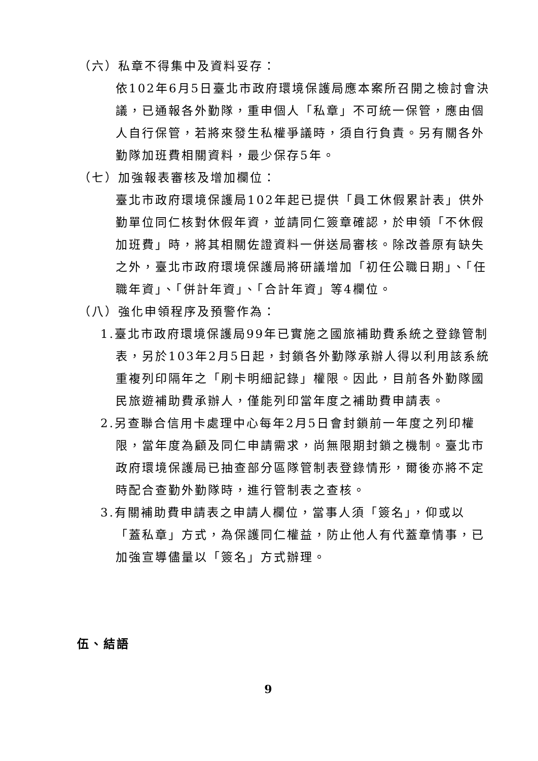（六）私章不得集中及資料妥存：
依102年6月5日臺北市政府環境保護局應本案所召開之檢討會決議，已通報各外勤隊，重申個人「私章」不可統一保管，應由個人自行保管，若將來發生私權爭議時，須自行負責。另有關各外勤隊加班費相關資料，最少保存5年。
（七）加強報表審核及增加欄位：
臺北市政府環境保護局102年起已提供「員工休假累計表」供外勤單位同仁核對休假年資，並請同仁簽章確認，於申領「不休假加班費」時，將其相關佐證資料一併送局審核。除改善原有缺失之外，臺北市政府環境保護局將研議增加「初任公職日期」、「任職年資」、「併計年資」、「合計年資」等4欄位。
（八）強化申領程序及預警作為：
1.臺北市政府環境保護局99年已實施之國旅補助費系統之登錄管制表，另於103年2月5日起，封鎖各外勤隊承辦人得以利用該系統重複列印隔年之「刷卡明細記錄」權限。因此，目前各外勤隊國民旅遊補助費承辦人，僅能列印當年度之補助費申請表。
2.另查聯合信用卡處理中心每年2月5日會封鎖前一年度之列印權限，當年度為顧及同仁申請需求，尚無限期封鎖之機制。臺北市政府環境保護局已抽查部分區隊管制表登錄情形，爾後亦將不定時配合查勤外勤隊時，進行管制表之查核。
3.有關補助費申請表之申請人欄位，當事人須「簽名」，仰或以「蓋私章」方式，為保護同仁權益，防止他人有代蓋章情事，已加強宣導儘量以「簽名」方式辦理。
伍、結語
9